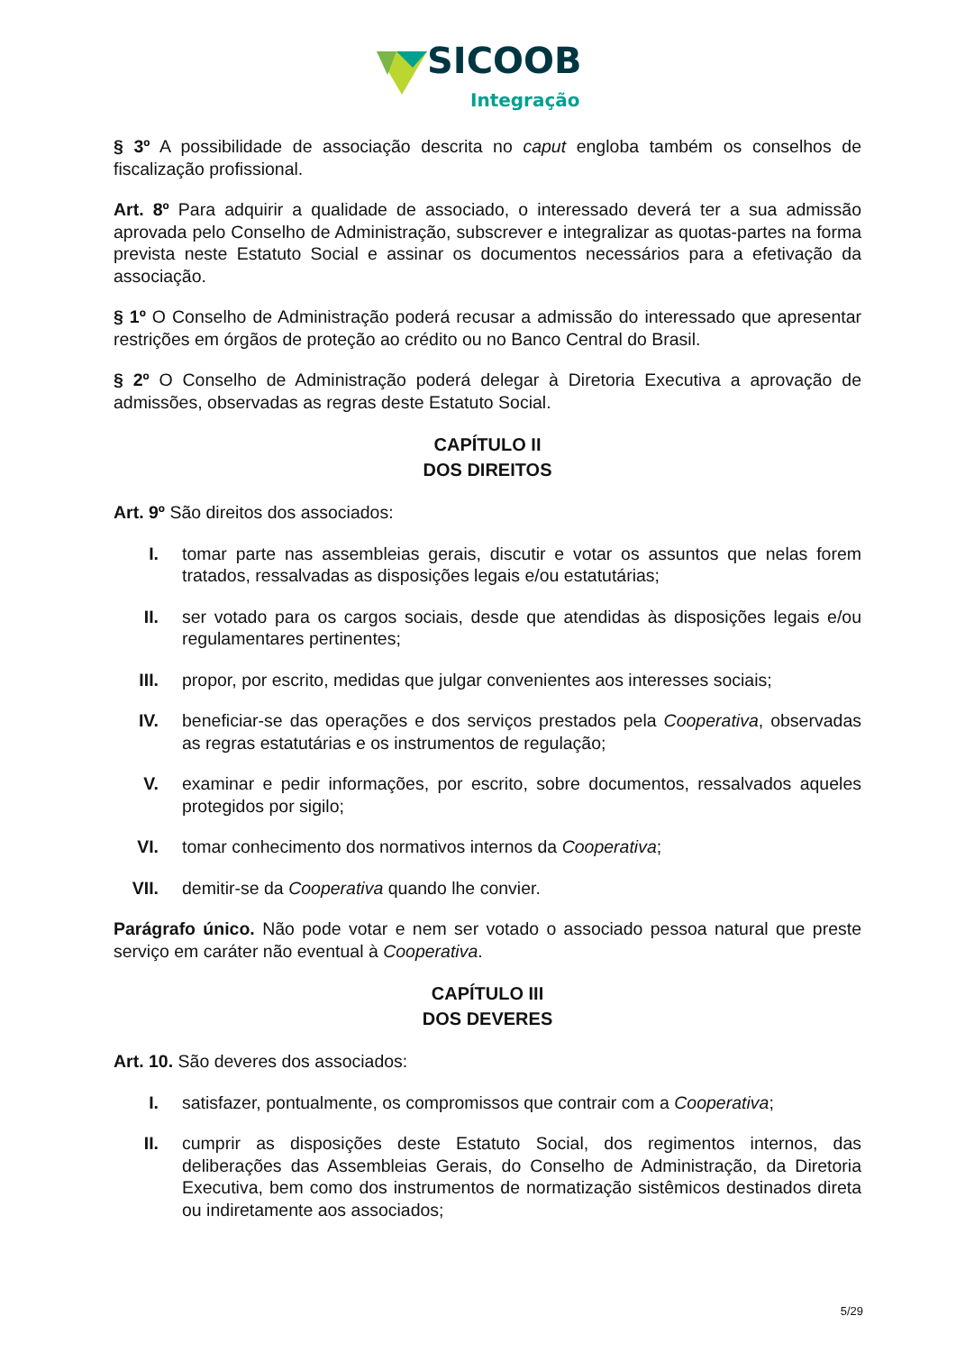SICOOB
Integração
§ 3º A possibilidade de associação descrita no caput engloba também os conselhos de fiscalização profissional.
Art. 8º Para adquirir a qualidade de associado, o interessado deverá ter a sua admissão aprovada pelo Conselho de Administração, subscrever e integralizar as quotas-partes na forma prevista neste Estatuto Social e assinar os documentos necessários para a efetivação da associação.
§ 1º O Conselho de Administração poderá recusar a admissão do interessado que apresentar restrições em órgãos de proteção ao crédito ou no Banco Central do Brasil.
§ 2º O Conselho de Administração poderá delegar à Diretoria Executiva a aprovação de admissões, observadas as regras deste Estatuto Social.
CAPÍTULO II
DOS DIREITOS
Art. 9º São direitos dos associados:
I. tomar parte nas assembleias gerais, discutir e votar os assuntos que nelas forem tratados, ressalvadas as disposições legais e/ou estatutárias;
II. ser votado para os cargos sociais, desde que atendidas às disposições legais e/ou regulamentares pertinentes;
III. propor, por escrito, medidas que julgar convenientes aos interesses sociais;
IV. beneficiar-se das operações e dos serviços prestados pela Cooperativa, observadas as regras estatutárias e os instrumentos de regulação;
V. examinar e pedir informações, por escrito, sobre documentos, ressalvados aqueles protegidos por sigilo;
VI. tomar conhecimento dos normativos internos da Cooperativa;
VII. demitir-se da Cooperativa quando lhe convier.
Parágrafo único. Não pode votar e nem ser votado o associado pessoa natural que preste serviço em caráter não eventual à Cooperativa.
CAPÍTULO III
DOS DEVERES
Art. 10. São deveres dos associados:
I. satisfazer, pontualmente, os compromissos que contrair com a Cooperativa;
II. cumprir as disposições deste Estatuto Social, dos regimentos internos, das deliberações das Assembleias Gerais, do Conselho de Administração, da Diretoria Executiva, bem como dos instrumentos de normatização sistêmicos destinados direta ou indiretamente aos associados;
5/29